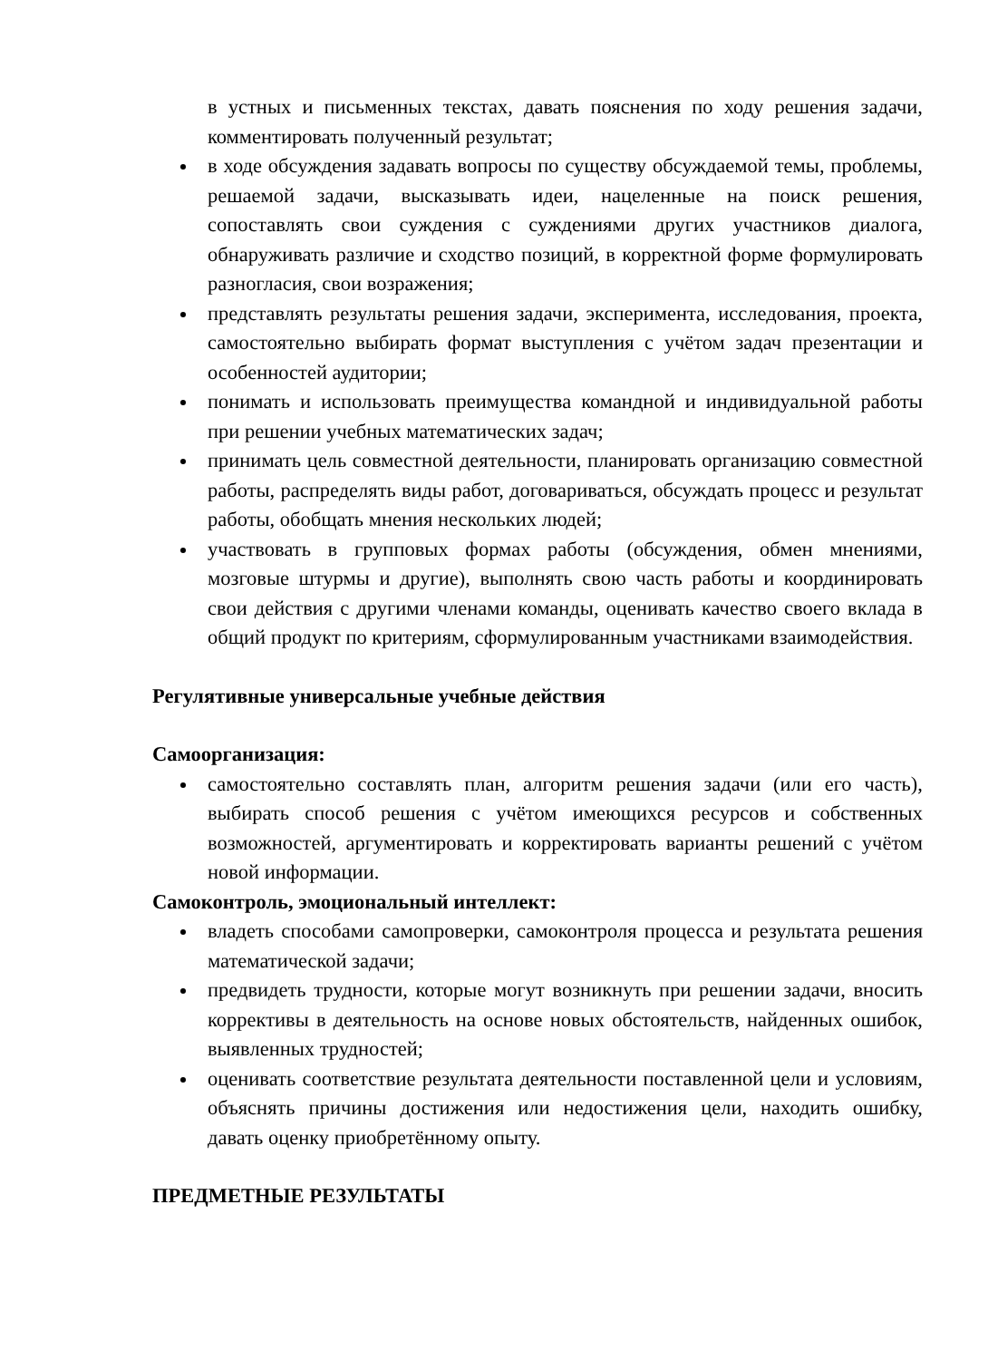в устных и письменных текстах, давать пояснения по ходу решения задачи, комментировать полученный результат;
в ходе обсуждения задавать вопросы по существу обсуждаемой темы, проблемы, решаемой задачи, высказывать идеи, нацеленные на поиск решения, сопоставлять свои суждения с суждениями других участников диалога, обнаруживать различие и сходство позиций, в корректной форме формулировать разногласия, свои возражения;
представлять результаты решения задачи, эксперимента, исследования, проекта, самостоятельно выбирать формат выступления с учётом задач презентации и особенностей аудитории;
понимать и использовать преимущества командной и индивидуальной работы при решении учебных математических задач;
принимать цель совместной деятельности, планировать организацию совместной работы, распределять виды работ, договариваться, обсуждать процесс и результат работы, обобщать мнения нескольких людей;
участвовать в групповых формах работы (обсуждения, обмен мнениями, мозговые штурмы и другие), выполнять свою часть работы и координировать свои действия с другими членами команды, оценивать качество своего вклада в общий продукт по критериям, сформулированным участниками взаимодействия.
Регулятивные универсальные учебные действия
Самоорганизация:
самостоятельно составлять план, алгоритм решения задачи (или его часть), выбирать способ решения с учётом имеющихся ресурсов и собственных возможностей, аргументировать и корректировать варианты решений с учётом новой информации.
Самоконтроль, эмоциональный интеллект:
владеть способами самопроверки, самоконтроля процесса и результата решения математической задачи;
предвидеть трудности, которые могут возникнуть при решении задачи, вносить коррективы в деятельность на основе новых обстоятельств, найденных ошибок, выявленных трудностей;
оценивать соответствие результата деятельности поставленной цели и условиям, объяснять причины достижения или недостижения цели, находить ошибку, давать оценку приобретённому опыту.
ПРЕДМЕТНЫЕ РЕЗУЛЬТАТЫ